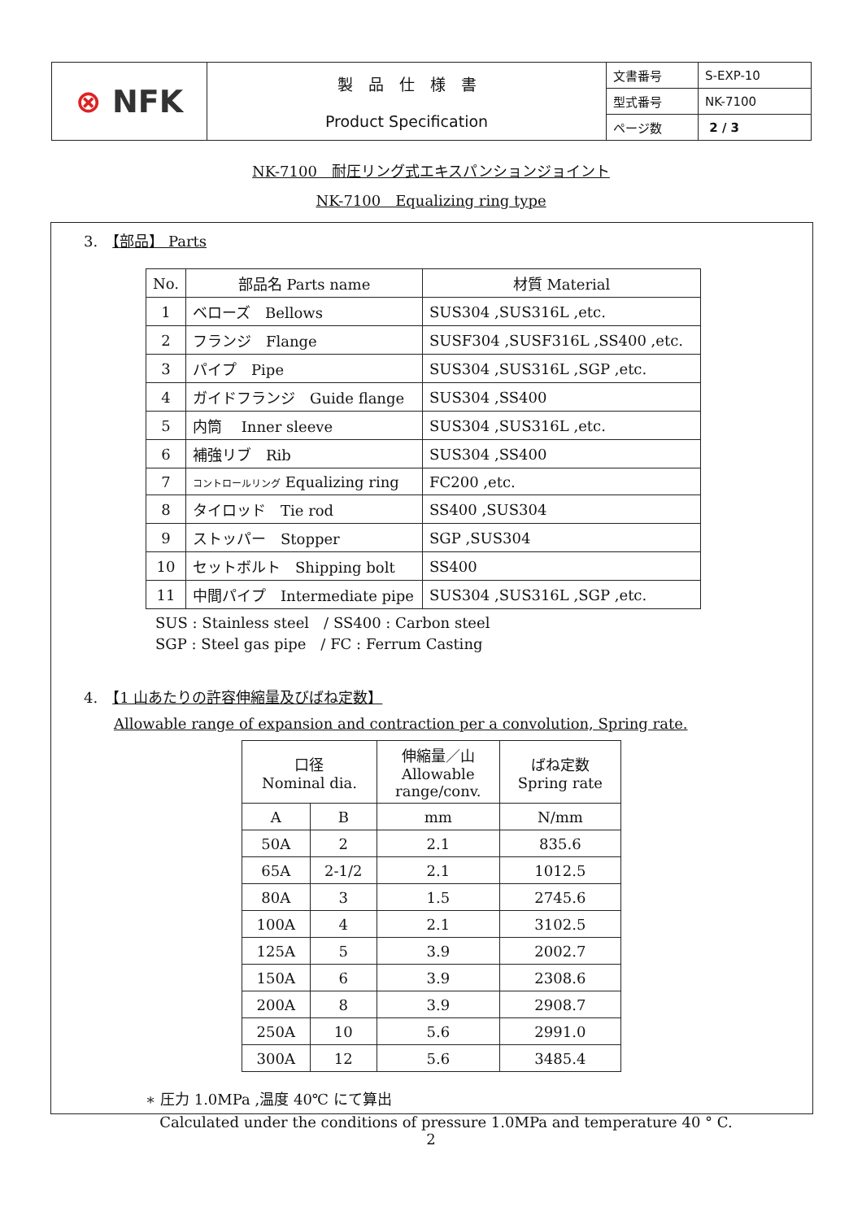| ⊗ NFK | 製 品 仕 様 書 Product Specification | 文書番号 | S-EXP-10 |
| | | 型式番号 | NK-7100 |
| | | ページ数 | 2 / 3 |
NK-7100　耐圧リング式エキスパンションジョイント
NK-7100　Equalizing ring type
3.　【部品】 Parts
| No. | 部品名 Parts name | 材質 Material |
| 1 | ベローズ Bellows | SUS304 ,SUS316L ,etc. |
| 2 | フランジ Flange | SUSF304 ,SUSF316L ,SS400 ,etc. |
| 3 | パイプ Pipe | SUS304 ,SUS316L ,SGP ,etc. |
| 4 | ガイドフランジ Guide flange | SUS304 ,SS400 |
| 5 | 内筒 Inner sleeve | SUS304 ,SUS316L ,etc. |
| 6 | 補強リブ Rib | SUS304 ,SS400 |
| 7 | コントロールリング Equalizing ring | FC200 ,etc. |
| 8 | タイロッド Tie rod | SS400 ,SUS304 |
| 9 | ストッパー Stopper | SGP ,SUS304 |
| 10 | セットボルト Shipping bolt | SS400 |
| 11 | 中間パイプ Intermediate pipe | SUS304 ,SUS316L ,SGP ,etc. |
SUS : Stainless steel　/ SS400 : Carbon steel
SGP : Steel gas pipe　/ FC : Ferrum Casting
4.　【1 山あたりの許容伸縮量及びばね定数】
Allowable range of expansion and contraction per a convolution, Spring rate.
| 口径 Nominal dia. | | 伸縮量／山 Allowable range/conv. | ばね定数 Spring rate |
| A | B | mm | N/mm |
| 50A | 2 | 2.1 | 835.6 |
| 65A | 2-1/2 | 2.1 | 1012.5 |
| 80A | 3 | 1.5 | 2745.6 |
| 100A | 4 | 2.1 | 3102.5 |
| 125A | 5 | 3.9 | 2002.7 |
| 150A | 6 | 3.9 | 2308.6 |
| 200A | 8 | 3.9 | 2908.7 |
| 250A | 10 | 5.6 | 2991.0 |
| 300A | 12 | 5.6 | 3485.4 |
∗ 圧力 1.0MPa ,温度 40℃ にて算出
Calculated under the conditions of pressure 1.0MPa and temperature 40 ° C.
2